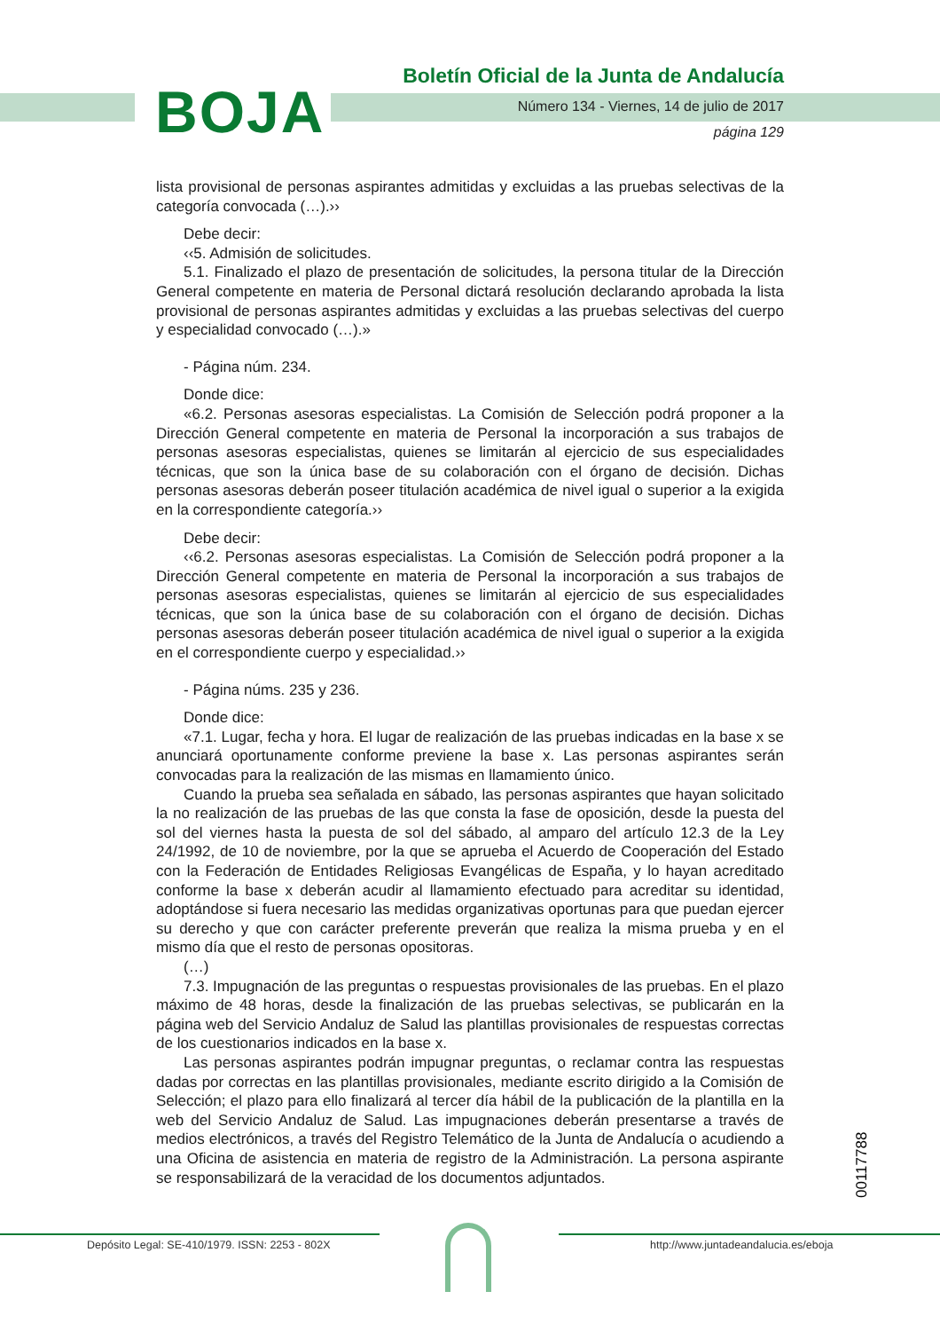BOJA
Boletín Oficial de la Junta de Andalucía
Número 134 - Viernes, 14 de julio de 2017
página 129
lista provisional de personas aspirantes admitidas y excluidas a las pruebas selectivas de la categoría convocada (…).››
Debe decir:
‹‹5. Admisión de solicitudes.
5.1. Finalizado el plazo de presentación de solicitudes, la persona titular de la Dirección General competente en materia de Personal dictará resolución declarando aprobada la lista provisional de personas aspirantes admitidas y excluidas a las pruebas selectivas del cuerpo y especialidad convocado (…).»
- Página núm. 234.
Donde dice:
«6.2. Personas asesoras especialistas. La Comisión de Selección podrá proponer a la Dirección General competente en materia de Personal la incorporación a sus trabajos de personas asesoras especialistas, quienes se limitarán al ejercicio de sus especialidades técnicas, que son la única base de su colaboración con el órgano de decisión. Dichas personas asesoras deberán poseer titulación académica de nivel igual o superior a la exigida en la correspondiente categoría.››
Debe decir:
‹‹6.2. Personas asesoras especialistas. La Comisión de Selección podrá proponer a la Dirección General competente en materia de Personal la incorporación a sus trabajos de personas asesoras especialistas, quienes se limitarán al ejercicio de sus especialidades técnicas, que son la única base de su colaboración con el órgano de decisión. Dichas personas asesoras deberán poseer titulación académica de nivel igual o superior a la exigida en el correspondiente cuerpo y especialidad.››
- Página núms. 235 y 236.
Donde dice:
«7.1. Lugar, fecha y hora. El lugar de realización de las pruebas indicadas en la base x se anunciará oportunamente conforme previene la base x. Las personas aspirantes serán convocadas para la realización de las mismas en llamamiento único.
Cuando la prueba sea señalada en sábado, las personas aspirantes que hayan solicitado la no realización de las pruebas de las que consta la fase de oposición, desde la puesta del sol del viernes hasta la puesta de sol del sábado, al amparo del artículo 12.3 de la Ley 24/1992, de 10 de noviembre, por la que se aprueba el Acuerdo de Cooperación del Estado con la Federación de Entidades Religiosas Evangélicas de España, y lo hayan acreditado conforme la base x deberán acudir al llamamiento efectuado para acreditar su identidad, adoptándose si fuera necesario las medidas organizativas oportunas para que puedan ejercer su derecho y que con carácter preferente preverán que realiza la misma prueba y en el mismo día que el resto de personas opositoras.
(…)
7.3. Impugnación de las preguntas o respuestas provisionales de las pruebas. En el plazo máximo de 48 horas, desde la finalización de las pruebas selectivas, se publicarán en la página web del Servicio Andaluz de Salud las plantillas provisionales de respuestas correctas de los cuestionarios indicados en la base x.
Las personas aspirantes podrán impugnar preguntas, o reclamar contra las respuestas dadas por correctas en las plantillas provisionales, mediante escrito dirigido a la Comisión de Selección; el plazo para ello finalizará al tercer día hábil de la publicación de la plantilla en la web del Servicio Andaluz de Salud. Las impugnaciones deberán presentarse a través de medios electrónicos, a través del Registro Telemático de la Junta de Andalucía o acudiendo a una Oficina de asistencia en materia de registro de la Administración. La persona aspirante se responsabilizará de la veracidad de los documentos adjuntados.
00117788
Depósito Legal: SE-410/1979. ISSN: 2253 - 802X http://www.juntadeandalucia.es/eboja